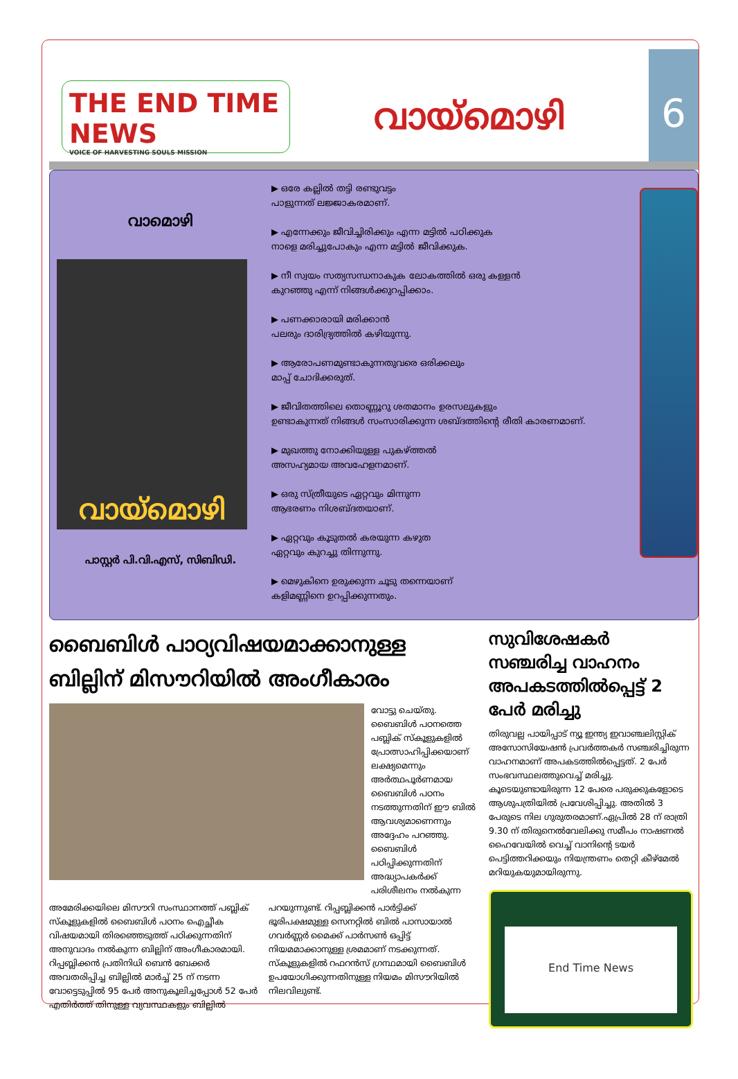THE END TIME NEWS
VOICE OF HARVESTING SOULS MISSION
വായ്മൊഴി
6
വാമൊഴി
വായ്മൊഴി
പാസ്റ്റർ പി.വി.എസ്, സിബിഡി.
▶ ഒരേ കല്ലിൽ തട്ടി രണ്ടുവട്ടം
പാളുന്നത് ലജ്ജാകരമാണ്.
▶ എന്നേക്കും ജീവിച്ചിരിക്കും എന്ന മട്ടിൽ പഠിക്കുക
നാളെ മരിച്ചുപോകും എന്ന മട്ടിൽ ജീവിക്കുക.
▶ നീ സ്വയം സത്യസന്ധനാകുക ലോകത്തിൽ ഒരു കള്ളൻ
കുറഞ്ഞു എന്ന് നിങ്ങൾക്കുറപ്പിക്കാം.
▶ പണക്കാരായി മരിക്കാൻ
പലരും ദാരിദ്ര്യത്തിൽ കഴിയുന്നു.
▶ ആരോപണമുണ്ടാകുന്നതുവരെ ഒരിക്കലും
മാപ്പ് ചോദിക്കരുത്.
▶ ജീവിതത്തിലെ തൊണ്ണൂറു ശതമാനം ഉരസലുകളും
ഉണ്ടാകുന്നത് നിങ്ങൾ സംസാരിക്കുന്ന ശബ്ദത്തിന്റെ രീതി കാരണമാണ്.
▶ മുഖത്തു നോക്കിയുള്ള പുകഴ്ത്തൽ
അസഹ്യമായ അവഹേളനമാണ്.
▶ ഒരു സ്ത്രീയുടെ ഏറ്റവും മിന്നുന്ന
ആഭരണം നിശബ്ദതയാണ്.
▶ ഏറ്റവും കൂടുതൽ കരയുന്ന കഴുത
ഏറ്റവും കുറച്ചു തിന്നുന്നു.
▶ മെഴുകിനെ ഉരുക്കുന്ന ചൂടു തന്നെയാണ്
കളിമണ്ണിനെ ഉറപ്പിക്കുന്നതും.
ബൈബിൾ പാഠ്യവിഷയമാക്കാനുള്ള ബില്ലിന് മിസൗറിയിൽ അംഗീകാരം
വോട്ടു ചെയ്തു. ബൈബിൾ പഠനത്തെ പബ്ലിക് സ്കൂളുകളിൽ പ്രോത്സാഹിപ്പിക്കയാണ് ലക്ഷ്യമെന്നും അർത്ഥപൂർണമായ ബൈബിൾ പഠനം നടത്തുന്നതിന് ഈ ബിൽ ആവശ്യമാണെന്നും അദ്ദേഹം പറഞ്ഞു. ബൈബിൾ പഠിപ്പിക്കുന്നതിന് അദ്ധ്യാപകർക്ക് പരിശീലനം നൽകുന്ന
അമേരിക്കയിലെ മിസൗറി സംസ്ഥാനത്ത് പബ്ലിക് സ്കൂളുകളിൽ ബൈബിൾ പഠനം ഐച്ഛീക വിഷയമായി തിരഞ്ഞെടുത്ത് പഠിക്കുന്നതിന് അനുവാദം നൽകുന്ന ബില്ലിന് അംഗീകാരമായി. റിപ്പബ്ലിക്കൻ പ്രതിനിധി ബെൻ ബേക്കർ അവതരിപ്പിച്ച ബില്ലിൽ മാർച്ച് 25 ന് നടന്ന വോട്ടെടുപ്പിൽ 95 പേർ അനുകൂലിച്ചപ്പോൾ 52 പേർ എതിർത്ത് തിനുള്ള വ്യവസ്ഥകളും ബില്ലിൽ പറയുന്നുണ്ട്. റിപ്പബ്ലിക്കൻ പാർട്ടിക്ക് ഭൂരിപക്ഷമുള്ള സെനറ്റിൽ ബിൽ പാസായാൽ ഗവർണ്ണർ മൈക്ക് പാർസൺ ഒപ്പിട്ട് നിയമമാക്കാനുള്ള ശ്രമമാണ് നടക്കുന്നത്. സ്കൂളുകളിൽ റഫറൻസ് ഗ്രന്ഥമായി ബൈബിൾ ഉപയോഗിക്കുന്നതിനുള്ള നിയമം മിസൗറിയിൽ നിലവിലുണ്ട്.
സുവിശേഷകർ സഞ്ചരിച്ച വാഹനം അപകടത്തിൽപ്പെട്ട് 2 പേർ മരിച്ചു
തിരുവല്ല പായിപ്പാട് ന്യൂ ഇന്ത്യ ഇവാഞ്ചലിസ്റ്റിക് അസോസിയേഷൻ പ്രവർത്തകർ സഞ്ചരിച്ചിരുന്ന വാഹനമാണ് അപകടത്തിൽപ്പെട്ടത്. 2 പേർ സംഭവസ്ഥലത്തുവെച്ച് മരിച്ചു. കൂടെയുണ്ടായിരുന്ന 12 പേരെ പരുക്കുകളോടെ ആശുപത്രിയിൽ പ്രവേശിപ്പിച്ചു. അതിൽ 3 പേരുടെ നില ഗുരുതരമാണ്.ഏപ്രിൽ 28 ന് രാത്രി 9.30 ന് തിരുനെൽവേലിക്കു സമീപം നാഷണൽ ഹൈവേയിൽ വെച്ച് വാനിന്റെ ടയർ പെട്ടിത്തറിക്കയും നിയന്ത്രണം തെറ്റി കീഴ്മേൽ മറിയുകയുമായിരുന്നു.
End Time News